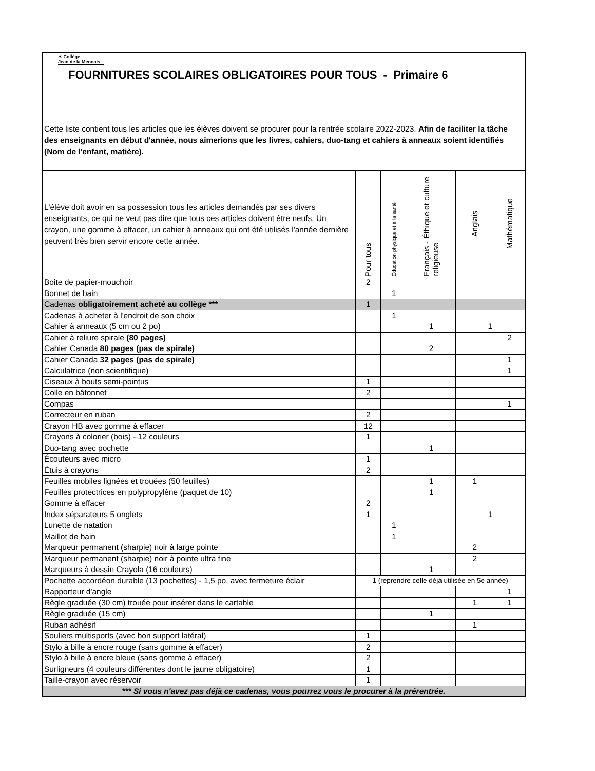✶ Collège
Jean de la Mennais
FOURNITURES SCOLAIRES OBLIGATOIRES POUR TOUS - Primaire 6
Cette liste contient tous les articles que les élèves doivent se procurer pour la rentrée scolaire 2022-2023. Afin de faciliter la tâche des enseignants en début d'année, nous aimerions que les livres, cahiers, duo-tang et cahiers à anneaux soient identifiés (Nom de l'enfant, matière).
| L'élève doit avoir en sa possession tous les articles demandés par ses divers enseignants, ce qui ne veut pas dire que tous ces articles doivent être neufs. Un crayon, une gomme à effacer, un cahier à anneaux qui ont été utilisés l'année dernière peuvent très bien servir encore cette année. | Pour tous | Éducation physique et à la santé | Français - Éthique et culture religieuse | Anglais | Mathématique |
| Boite de papier-mouchoir | 2 | | | | |
| Bonnet de bain | | 1 | | | |
| Cadenas obligatoirement acheté au collège *** | 1 | | | | |
| Cadenas à acheter à l'endroit de son choix | | 1 | | | |
| Cahier à anneaux (5 cm ou 2 po) | | | 1 | 1 | |
| Cahier à reliure spirale (80 pages) | | | | | 2 |
| Cahier Canada 80 pages (pas de spirale) | | | 2 | | |
| Cahier Canada 32 pages (pas de spirale) | | | | | 1 |
| Calculatrice (non scientifique) | | | | | 1 |
| Ciseaux à bouts semi-pointus | 1 | | | | |
| Colle en bâtonnet | 2 | | | | |
| Compas | | | | | 1 |
| Correcteur en ruban | 2 | | | | |
| Crayon HB avec gomme à effacer | 12 | | | | |
| Crayons à colorier (bois) - 12 couleurs | 1 | | | | |
| Duo-tang avec pochette | | | 1 | | |
| Écouteurs avec micro | 1 | | | | |
| Étuis à crayons | 2 | | | | |
| Feuilles mobiles lignées et trouées (50 feuilles) | | | 1 | 1 | |
| Feuilles protectrices en polypropylène (paquet de 10) | | | 1 | | |
| Gomme à effacer | 2 | | | | |
| Index séparateurs 5 onglets | 1 | | | 1 | |
| Lunette de natation | | 1 | | | |
| Maillot de bain | | 1 | | | |
| Marqueur permanent (sharpie) noir à large pointe | | | | 2 | |
| Marqueur permanent (sharpie) noir à pointe ultra fine | | | | 2 | |
| Marqueurs à dessin Crayola (16 couleurs) | | | 1 | | |
| Pochette accordéon durable (13 pochettes) - 1,5 po. avec fermeture éclair | 1 (reprendre celle déjà utilisée en 5e année) | | | | |
| Rapporteur d'angle | | | | | 1 |
| Règle graduée (30 cm) trouée pour insérer dans le cartable | | | | 1 | 1 |
| Règle graduée (15 cm) | | | 1 | | |
| Ruban adhésif | | | | 1 | |
| Souliers multisports (avec bon support latéral) | 1 | | | | |
| Stylo à bille à encre rouge (sans gomme à effacer) | 2 | | | | |
| Stylo à bille à encre bleue (sans gomme à effacer) | 2 | | | | |
| Surligneurs (4 couleurs différentes dont le jaune obligatoire) | 1 | | | | |
| Taille-crayon avec réservoir | 1 | | | | |
| *** Si vous n'avez pas déjà ce cadenas, vous pourrez vous le procurer à la prérentrée. | | | | | |